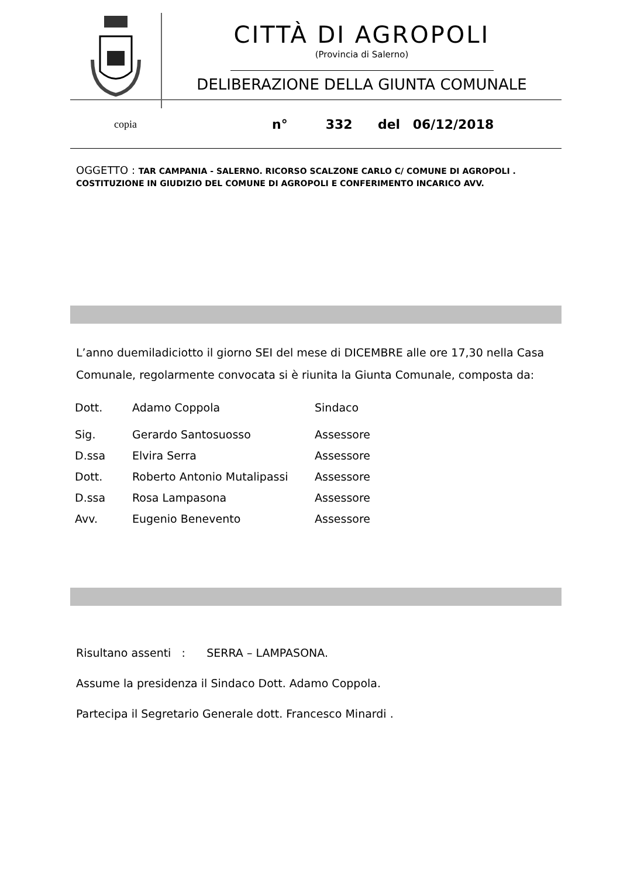CITTÀ DI AGROPOLI
(Provincia di Salerno)
DELIBERAZIONE DELLA GIUNTA COMUNALE
copia n° 332 del 06/12/2018
OGGETTO : TAR CAMPANIA - SALERNO. RICORSO SCALZONE CARLO C/ COMUNE DI AGROPOLI .
COSTITUZIONE IN GIUDIZIO DEL COMUNE DI AGROPOLI E CONFERIMENTO INCARICO AVV.
L’anno duemiladiciotto il giorno SEI del mese di DICEMBRE alle ore 17,30 nella Casa Comunale, regolarmente convocata si è riunita la Giunta Comunale, composta da:
| Dott. | Adamo Coppola | Sindaco |
| Sig. | Gerardo Santosuosso | Assessore |
| D.ssa | Elvira Serra | Assessore |
| Dott. | Roberto Antonio Mutalipassi | Assessore |
| D.ssa | Rosa Lampasona | Assessore |
| Avv. | Eugenio Benevento | Assessore |
Risultano assenti : SERRA – LAMPASONA.
Assume la presidenza il Sindaco Dott. Adamo Coppola.
Partecipa il Segretario Generale dott. Francesco Minardi .